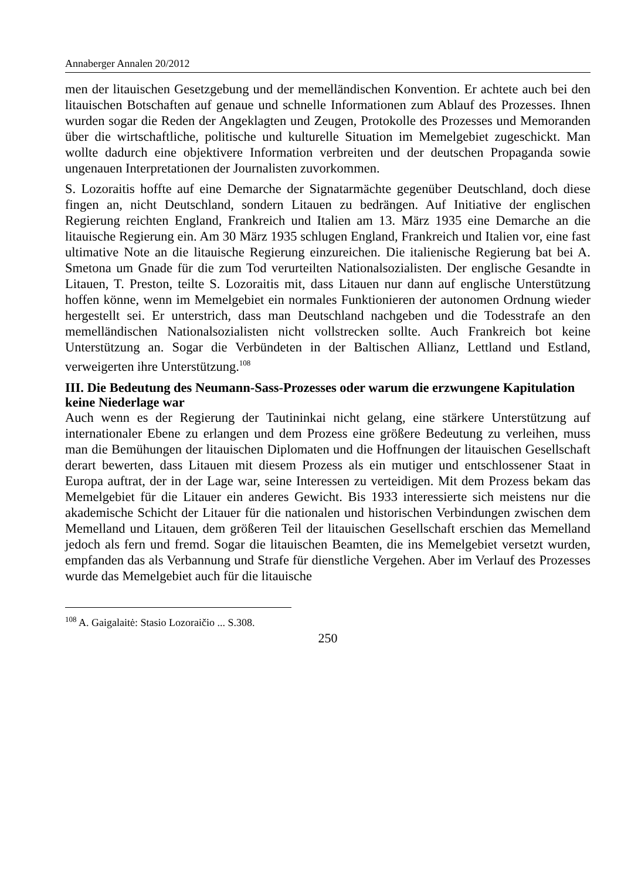Annaberger Annalen 20/2012
men der litauischen Gesetzgebung und der memelländischen Konvention. Er achtete auch bei den litauischen Botschaften auf genaue und schnelle Informationen zum Ablauf des Prozesses. Ihnen wurden sogar die Reden der Angeklagten und Zeugen, Protokolle des Prozesses und Memoranden über die wirtschaftliche, politische und kulturelle Situation im Memelgebiet zugeschickt. Man wollte dadurch eine objektivere Information verbreiten und der deutschen Propaganda sowie ungenauen Interpretationen der Journalisten zuvorkommen.
S. Lozoraitis hoffte auf eine Demarche der Signatarmächte gegenüber Deutschland, doch diese fingen an, nicht Deutschland, sondern Litauen zu bedrängen. Auf Initiative der englischen Regierung reichten England, Frankreich und Italien am 13. März 1935 eine Demarche an die litauische Regierung ein. Am 30 März 1935 schlugen England, Frankreich und Italien vor, eine fast ultimative Note an die litauische Regierung einzureichen. Die italienische Regierung bat bei A. Smetona um Gnade für die zum Tod verurteilten Nationalsozialisten. Der englische Gesandte in Litauen, T. Preston, teilte S. Lozoraitis mit, dass Litauen nur dann auf englische Unterstützung hoffen könne, wenn im Memelgebiet ein normales Funktionieren der autonomen Ordnung wieder hergestellt sei. Er unterstrich, dass man Deutschland nachgeben und die Todesstrafe an den memelländischen Nationalsozialisten nicht vollstrecken sollte. Auch Frankreich bot keine Unterstützung an. Sogar die Verbündeten in der Baltischen Allianz, Lettland und Estland, verweigerten ihre Unterstützung.<sup>108</sup>
III. Die Bedeutung des Neumann-Sass-Prozesses oder warum die erzwungene Kapitulation keine Niederlage war
Auch wenn es der Regierung der Tautininkai nicht gelang, eine stärkere Unterstützung auf internationaler Ebene zu erlangen und dem Prozess eine größere Bedeutung zu verleihen, muss man die Bemühungen der litauischen Diplomaten und die Hoffnungen der litauischen Gesellschaft derart bewerten, dass Litauen mit diesem Prozess als ein mutiger und entschlossener Staat in Europa auftrat, der in der Lage war, seine Interessen zu verteidigen. Mit dem Prozess bekam das Memelgebiet für die Litauer ein anderes Gewicht. Bis 1933 interessierte sich meistens nur die akademische Schicht der Litauer für die nationalen und historischen Verbindungen zwischen dem Memelland und Litauen, dem größeren Teil der litauischen Gesellschaft erschien das Memelland jedoch als fern und fremd. Sogar die litauischen Beamten, die ins Memelgebiet versetzt wurden, empfanden das als Verbannung und Strafe für dienstliche Vergehen. Aber im Verlauf des Prozesses wurde das Memelgebiet auch für die litauische
<sup>108</sup> A. Gaigalaitė: Stasio Lozoraičio ... S.308.
250